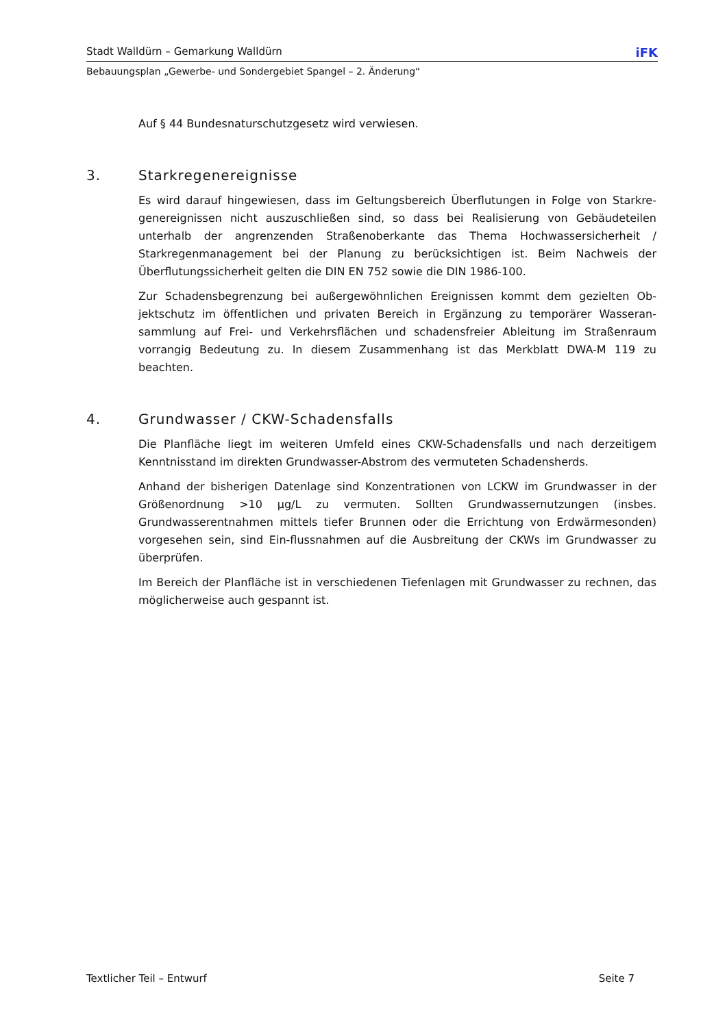Stadt Walldürn – Gemarkung Walldürn iFK
Bebauungsplan „Gewerbe- und Sondergebiet Spangel – 2. Änderung“
Auf § 44 Bundesnaturschutzgesetz wird verwiesen.
3. Starkregenereignisse
Es wird darauf hingewiesen, dass im Geltungsbereich Überflutungen in Folge von Starkre­genereignissen nicht auszuschließen sind, so dass bei Realisierung von Gebäudeteilen unterhalb der angrenzenden Straßenoberkante das Thema Hochwassersicherheit / Starkregenmanagement bei der Planung zu berücksichtigen ist. Beim Nachweis der Überflutungssicherheit gelten die DIN EN 752 sowie die DIN 1986-100.
Zur Schadensbegrenzung bei außergewöhnlichen Ereignissen kommt dem gezielten Ob­jektschutz im öffentlichen und privaten Bereich in Ergänzung zu temporärer Wasseran­sammlung auf Frei- und Verkehrsflächen und schadensfreier Ableitung im Straßenraum vorrangig Bedeutung zu. In diesem Zusammenhang ist das Merkblatt DWA-M 119 zu beachten.
4. Grundwasser / CKW-Schadensfalls
Die Planfläche liegt im weiteren Umfeld eines CKW-Schadensfalls und nach derzeitigem Kenntnisstand im direkten Grundwasser-Abstrom des vermuteten Schadensherds.
Anhand der bisherigen Datenlage sind Konzentrationen von LCKW im Grundwasser in der Größenordnung >10 µg/L zu vermuten. Sollten Grundwassernutzungen (insbes. Grundwasserentnahmen mittels tiefer Brunnen oder die Errichtung von Erdwärmeson­den) vorgesehen sein, sind Ein-flussnahmen auf die Ausbreitung der CKWs im Grund­wasser zu überprüfen.
Im Bereich der Planfläche ist in verschiedenen Tiefenlagen mit Grundwasser zu rechnen, das möglicherweise auch gespannt ist.
Textlicher Teil – Entwurf Seite 7